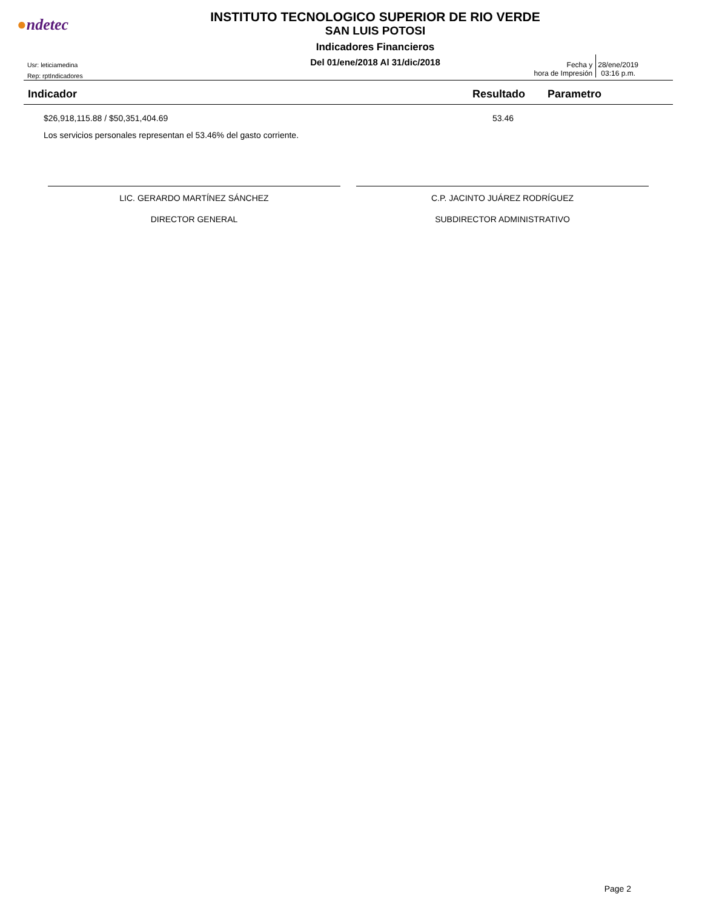●ndetec
INSTITUTO TECNOLOGICO SUPERIOR DE RIO VERDE
SAN LUIS POTOSI
Indicadores Financieros
Del 01/ene/2018 Al 31/dic/2018
Usr: leticiamedina
Rep: rptIndicadores
Fecha y
hora de Impresión
28/ene/2019
03:16 p.m.
| Indicador | Resultado | Parametro |
| --- | --- | --- |
| $26,918,115.88 / $50,351,404.69 | 53.46 | |
| Los servicios personales representan el 53.46% del gasto corriente. | | |
LIC. GERARDO MARTÍNEZ SÁNCHEZ
DIRECTOR GENERAL
C.P. JACINTO JUÁREZ RODRÍGUEZ
SUBDIRECTOR ADMINISTRATIVO
Page 2